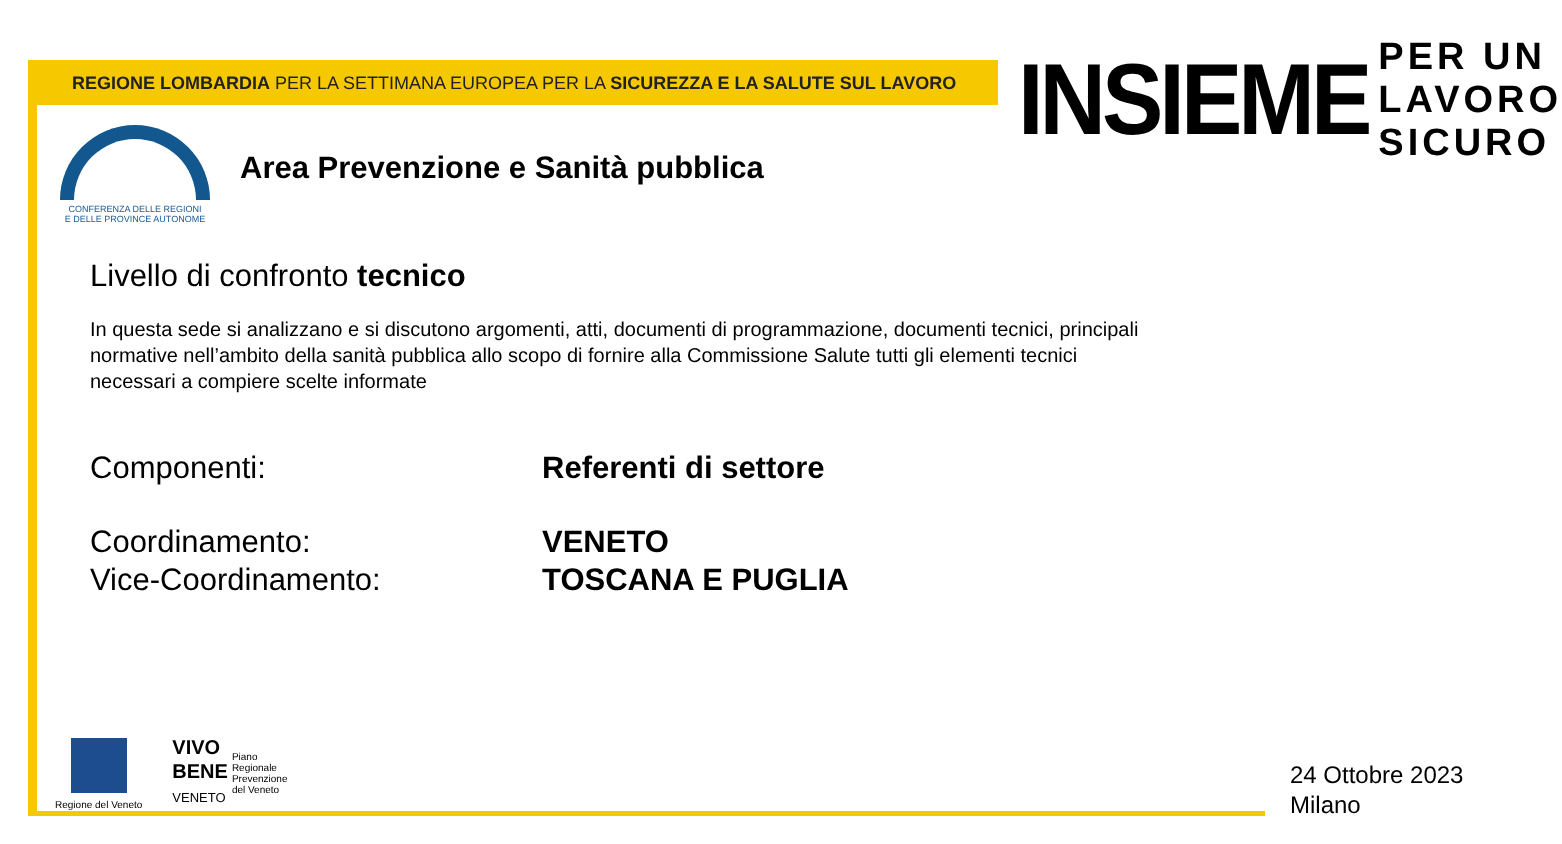REGIONE LOMBARDIA PER LA SETTIMANA EUROPEA PER LA SICUREZZA E LA SALUTE SUL LAVORO
INSIEME
PER UN
LAVORO
SICURO
CONFERENZA DELLE REGIONI
E DELLE PROVINCE AUTONOME
Area Prevenzione e Sanità pubblica
Livello di confronto tecnico
In questa sede si analizzano e si discutono argomenti, atti, documenti di programmazione, documenti tecnici, principali normative nell’ambito della sanità pubblica allo scopo di fornire alla Commissione Salute tutti gli elementi tecnici necessari a compiere scelte informate
Componenti: Referenti di settore
Coordinamento: VENETO
Vice-Coordinamento: TOSCANA E PUGLIA
Regione del Veneto
VIVO
BENE
VENETO
Piano
Regionale
Prevenzione
del Veneto
24 Ottobre 2023
Milano